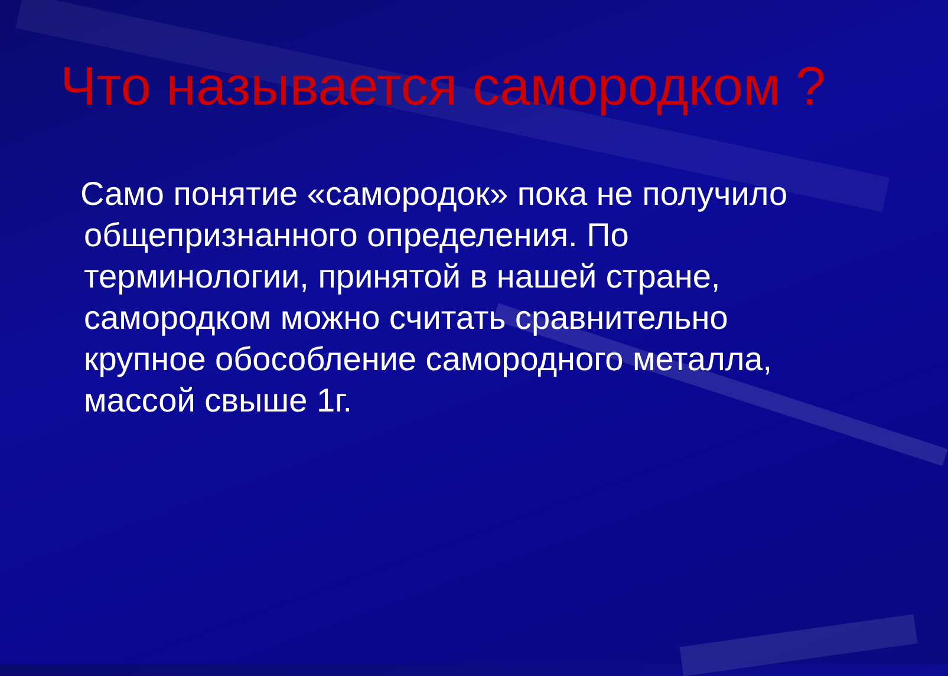Что называется самородком ?
Само понятие «самородок» пока не получило общепризнанного определения. По терминологии, принятой в нашей стране, самородком можно считать сравнительно крупное обособление самородного металла, массой свыше 1г.